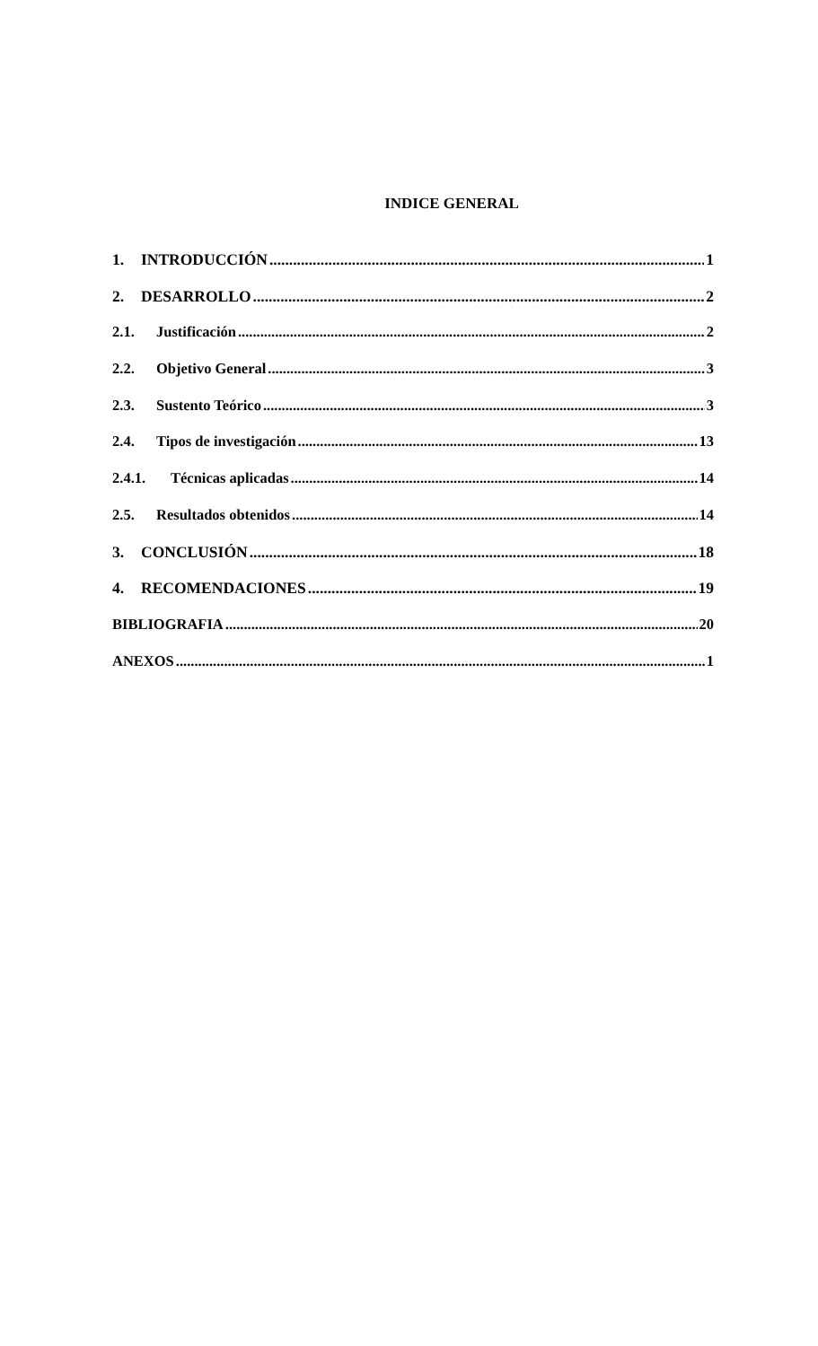INDICE GENERAL
1. INTRODUCCIÓN 1
2. DESARROLLO 2
2.1. Justificación 2
2.2. Objetivo General 3
2.3. Sustento Teórico 3
2.4. Tipos de investigación 13
2.4.1. Técnicas aplicadas 14
2.5. Resultados obtenidos 14
3. CONCLUSIÓN 18
4. RECOMENDACIONES 19
BIBLIOGRAFIA 20
ANEXOS 1